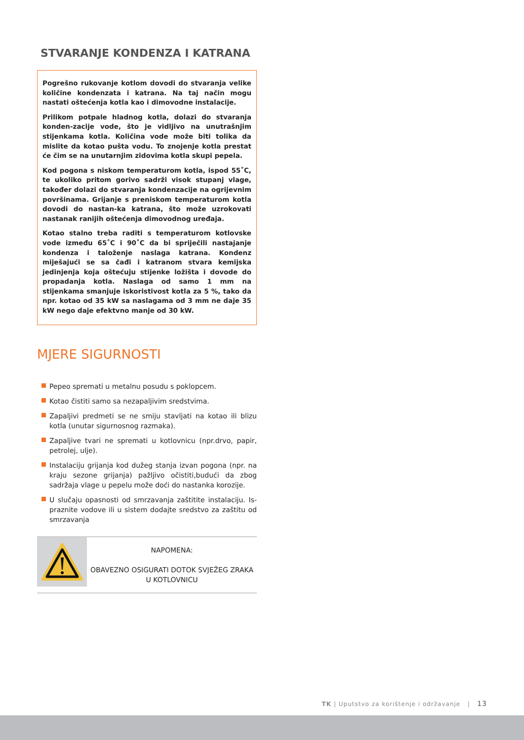STVARANJE KONDENZA I KATRANA
Pogrešno rukovanje kotlom dovodi do stvaranja velike količine kondenzata i katrana. Na taj način mogu nastati oštećenja kotla kao i dimovodne instalacije.
Prilikom potpale hladnog kotla, dolazi do stvaranja konden-zacije vode, što je vidljivo na unutrašnjim stijenkama kotla. Količina vode može biti tolika da mislite da kotao pušta vodu. To znojenje kotla prestat će čim se na unutarnjim zidovima kotla skupi pepela.
Kod pogona s niskom temperaturom kotla, ispod 55˚C, te ukoliko pritom gorivo sadrži visok stupanj vlage, također dolazi do stvaranja kondenzacije na ogrijevnim površinama. Grijanje s preniskom temperaturom kotla dovodi do nastan-ka katrana, što može uzrokovati nastanak ranijih oštećenja dimovodnog uređaja.
Kotao stalno treba raditi s temperaturom kotlovske vode između 65˚C i 90˚C da bi spriječili nastajanje kondenza i taloženje naslaga katrana. Kondenz miješajući se sa čađi i katranom stvara kemijska jedinjenja koja oštećuju stijenke ložišta i dovode do propadanja kotla. Naslaga od samo 1 mm na stijenkama smanjuje iskoristivost kotla za 5 %, tako da npr. kotao od 35 kW sa naslagama od 3 mm ne daje 35 kW nego daje efektvno manje od 30 kW.
MJERE SIGURNOSTI
Pepeo spremati u metalnu posudu s poklopcem.
Kotao čistiti samo sa nezapaljivim sredstvima.
Zapaljivi predmeti se ne smiju stavljati na kotao ili blizu kotla (unutar sigurnosnog razmaka).
Zapaljive tvari ne spremati u kotlovnicu (npr.drvo, papir, petrolej, ulje).
Instalaciju grijanja kod dužeg stanja izvan pogona (npr. na kraju sezone grijanja) pažljivo očistiti,budući da zbog sadržaja vlage u pepelu može doći do nastanka korozije.
U slučaju opasnosti od smrzavanja zaštitite instalaciju. Is-praznite vodove ili u sistem dodajte sredstvo za zaštitu od smrzavanja
NAPOMENA:
OBAVEZNO OSIGURATI DOTOK SVJEŽEG ZRAKA
U KOTLOVNICU
TK | Uputstvo za korištenje i održavanje | 13